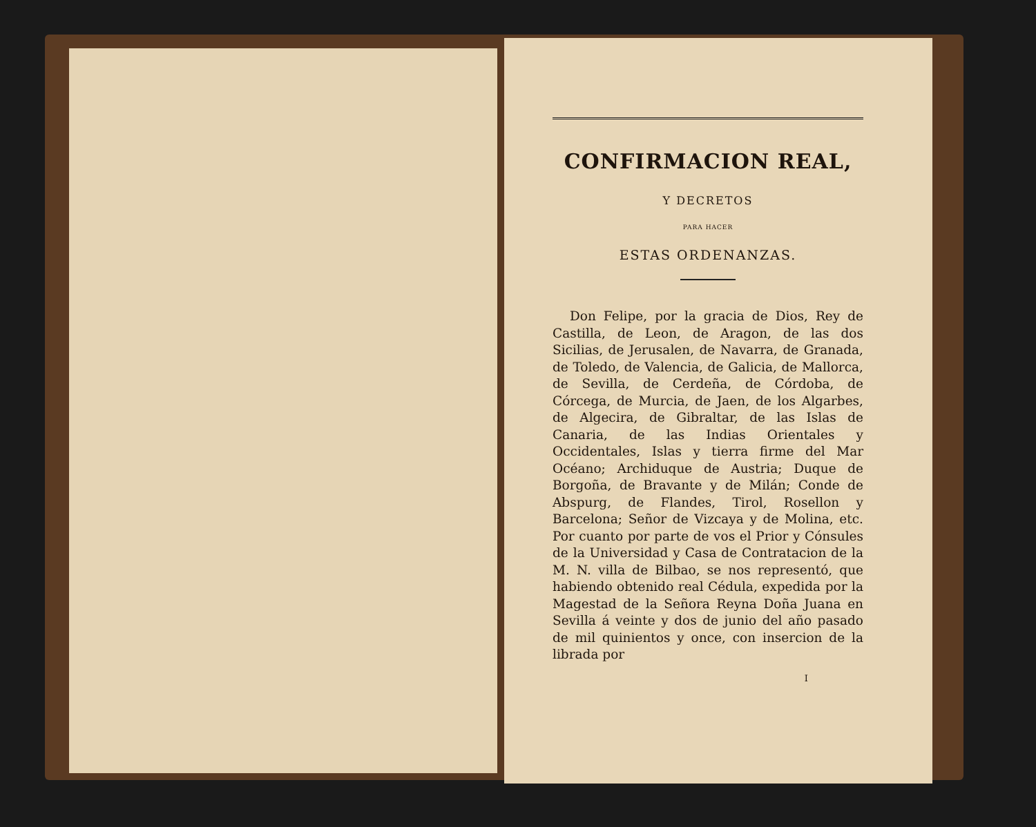CONFIRMACION REAL,
Y DECRETOS
PARA HACER
ESTAS ORDENANZAS.
Don Felipe, por la gracia de Dios, Rey de Castilla, de Leon, de Aragon, de las dos Sicilias, de Jerusalen, de Navarra, de Granada, de Toledo, de Valencia, de Galicia, de Mallorca, de Sevilla, de Cerdeña, de Córdoba, de Córcega, de Murcia, de Jaen, de los Algarbes, de Algecira, de Gibraltar, de las Islas de Canaria, de las Indias Orientales y Occidentales, Islas y tierra firme del Mar Océano; Archiduque de Austria; Duque de Borgoña, de Bravante y de Milán; Conde de Abspurg, de Flandes, Tirol, Rosellon y Barcelona; Señor de Vizcaya y de Molina, etc. Por cuanto por parte de vos el Prior y Cónsules de la Universidad y Casa de Contratacion de la M. N. villa de Bilbao, se nos representó, que habiendo obtenido real Cédula, expedida por la Magestad de la Señora Reyna Doña Juana en Sevilla á veinte y dos de junio del año pasado de mil quinientos y once, con insercion de la librada por
I